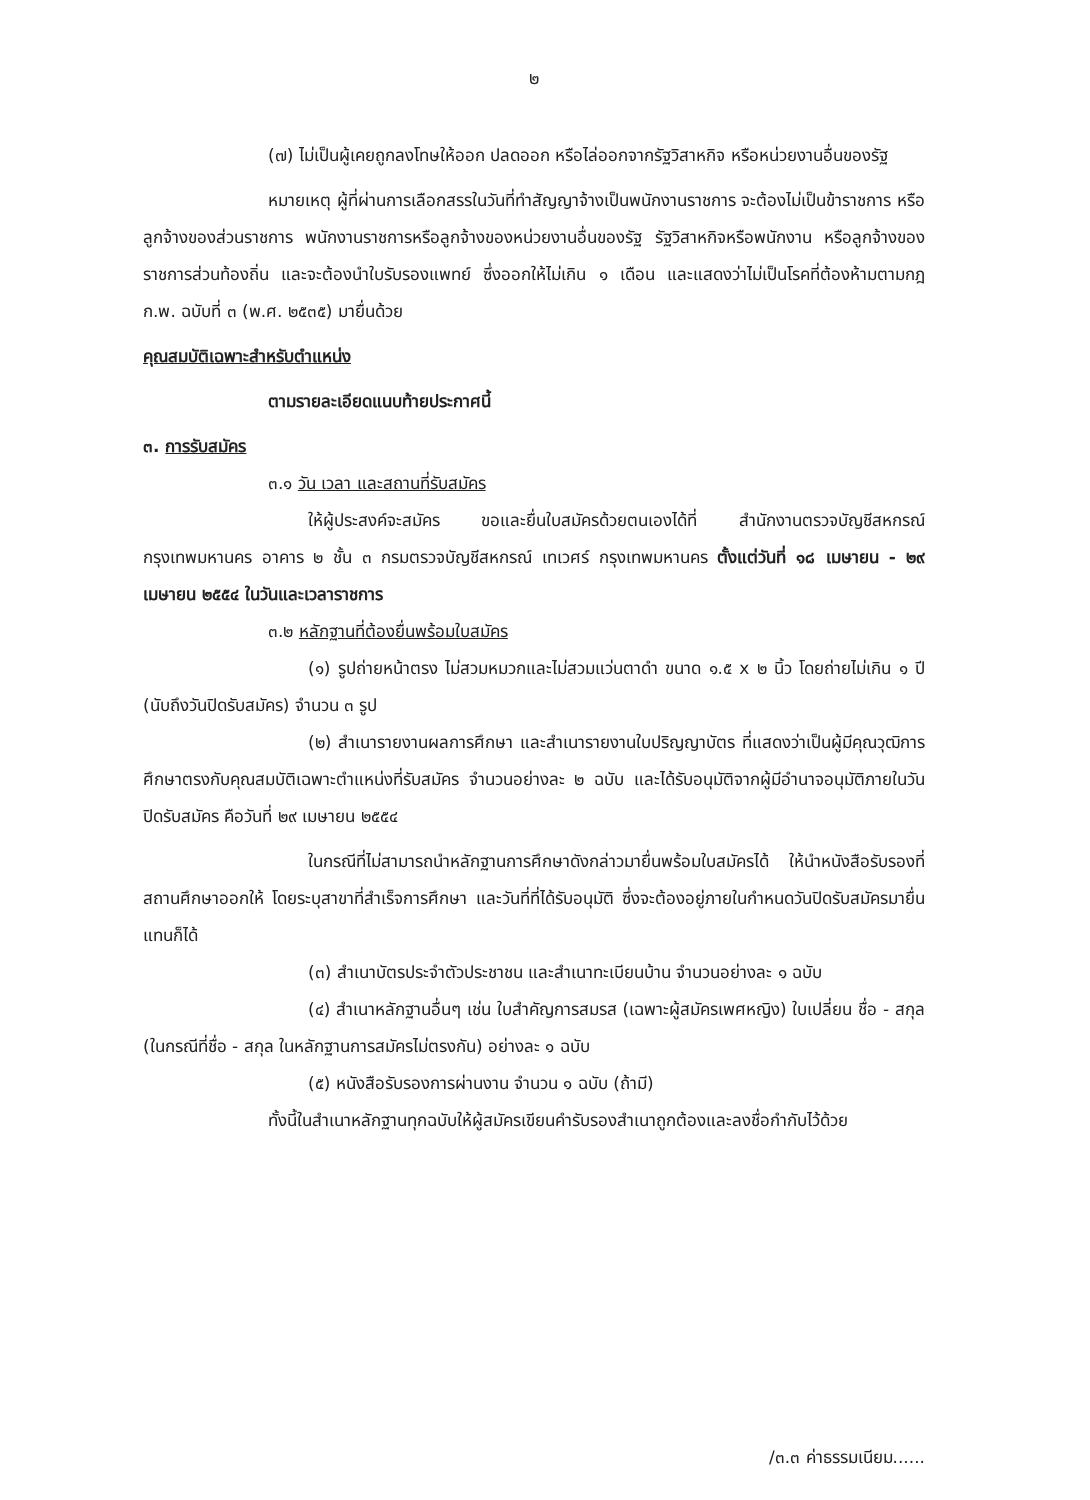๒
(๗) ไม่เป็นผู้เคยถูกลงโทษให้ออก ปลดออก หรือไล่ออกจากรัฐวิสาหกิจ หรือหน่วยงานอื่นของรัฐ
หมายเหตุ ผู้ที่ผ่านการเลือกสรรในวันที่ทำสัญญาจ้างเป็นพนักงานราชการ จะต้องไม่เป็นข้าราชการ หรือลูกจ้างของส่วนราชการ พนักงานราชการหรือลูกจ้างของหน่วยงานอื่นของรัฐ รัฐวิสาหกิจหรือพนักงาน หรือลูกจ้างของราชการส่วนท้องถิ่น และจะต้องนำใบรับรองแพทย์ ซึ่งออกให้ไม่เกิน ๑ เดือน และแสดงว่าไม่เป็นโรคที่ต้องห้ามตามกฎ ก.พ. ฉบับที่ ๓ (พ.ศ. ๒๕๓๕) มายื่นด้วย
คุณสมบัติเฉพาะสำหรับตำแหน่ง
ตามรายละเอียดแนบท้ายประกาศนี้
๓. การรับสมัคร
๓.๑ วัน เวลา และสถานที่รับสมัคร
ให้ผู้ประสงค์จะสมัคร ขอและยื่นใบสมัครด้วยตนเองได้ที่ สำนักงานตรวจบัญชีสหกรณ์กรุงเทพมหานคร อาคาร ๒ ชั้น ๓ กรมตรวจบัญชีสหกรณ์ เทเวศร์ กรุงเทพมหานคร ตั้งแต่วันที่ ๑๘ เมษายน - ๒๙ เมษายน ๒๕๕๔ ในวันและเวลาราชการ
๓.๒ หลักฐานที่ต้องยื่นพร้อมใบสมัคร
(๑) รูปถ่ายหน้าตรง ไม่สวมหมวกและไม่สวมแว่นตาดำ ขนาด ๑.๕ x ๒ นิ้ว โดยถ่ายไม่เกิน ๑ ปี (นับถึงวันปิดรับสมัคร) จำนวน ๓ รูป
(๒) สำเนารายงานผลการศึกษา และสำเนารายงานใบปริญญาบัตร ที่แสดงว่าเป็นผู้มีคุณวุฒิการศึกษาตรงกับคุณสมบัติเฉพาะตำแหน่งที่รับสมัคร จำนวนอย่างละ ๒ ฉบับ และได้รับอนุมัติจากผู้มีอำนาจอนุมัติภายในวันปิดรับสมัคร คือวันที่ ๒๙ เมษายน ๒๕๕๔
ในกรณีที่ไม่สามารถนำหลักฐานการศึกษาดังกล่าวมายื่นพร้อมใบสมัครได้ ให้นำหนังสือรับรองที่สถานศึกษาออกให้ โดยระบุสาขาที่สำเร็จการศึกษา และวันที่ที่ได้รับอนุมัติ ซึ่งจะต้องอยู่ภายในกำหนดวันปิดรับสมัครมายื่นแทนก็ได้
(๓) สำเนาบัตรประจำตัวประชาชน และสำเนาทะเบียนบ้าน จำนวนอย่างละ ๑ ฉบับ
(๔) สำเนาหลักฐานอื่นๆ เช่น ใบสำคัญการสมรส (เฉพาะผู้สมัครเพศหญิง) ใบเปลี่ยน ชื่อ - สกุล (ในกรณีที่ชื่อ - สกุล ในหลักฐานการสมัครไม่ตรงกัน) อย่างละ ๑ ฉบับ
(๕) หนังสือรับรองการผ่านงาน จำนวน ๑ ฉบับ (ถ้ามี)
ทั้งนี้ในสำเนาหลักฐานทุกฉบับให้ผู้สมัครเขียนคำรับรองสำเนาถูกต้องและลงชื่อกำกับไว้ด้วย
/๓.๓ ค่าธรรมเนียม......